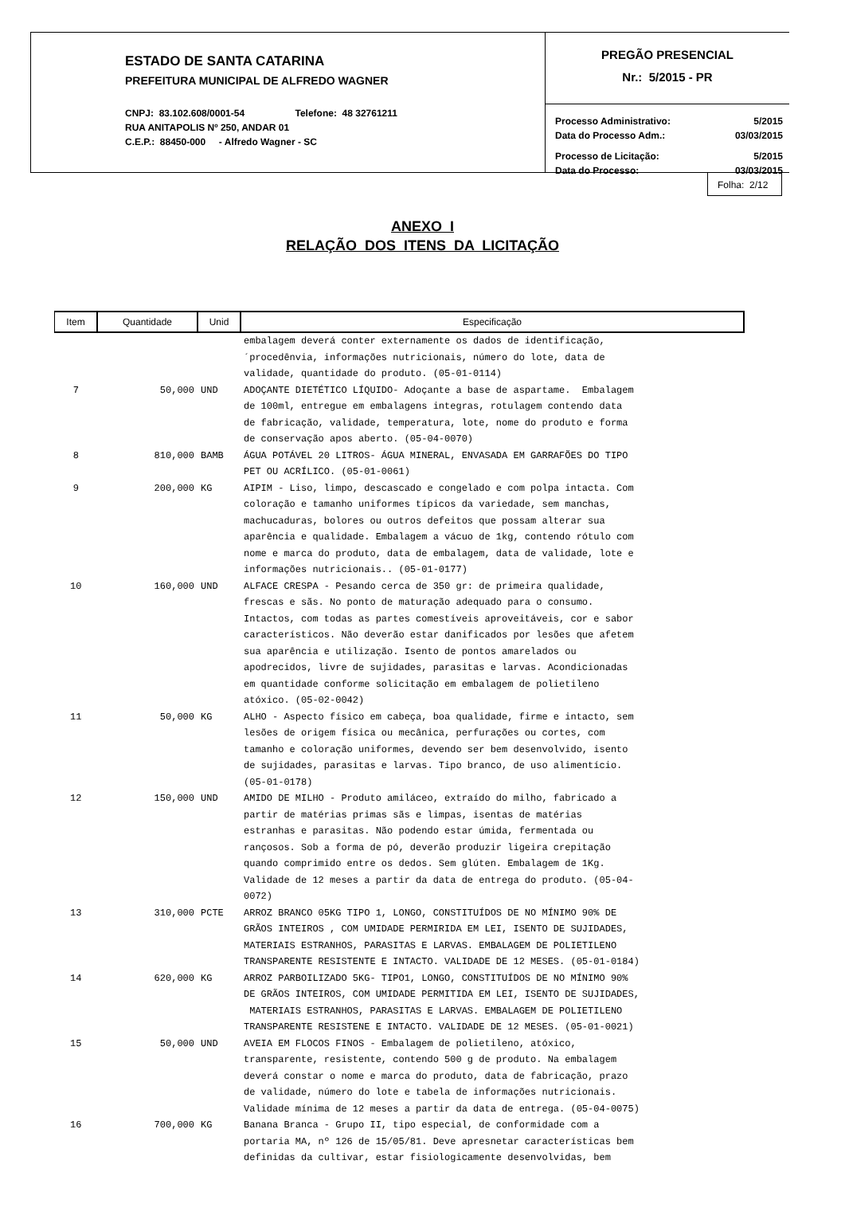ESTADO DE SANTA CATARINA
PREFEITURA MUNICIPAL DE ALFREDO WAGNER
CNPJ: 83.102.608/0001-54 Telefone: 48 32761211
RUA ANITAPOLIS Nº 250, ANDAR 01
C.E.P.: 88450-000 - Alfredo Wagner - SC
PREGÃO PRESENCIAL
Nr.: 5/2015 - PR
Processo Administrativo: 5/2015
Data do Processo Adm.: 03/03/2015
Processo de Licitação: 5/2015
Data do Processo: 03/03/2015
Folha: 2/12
ANEXO I
RELAÇÃO DOS ITENS DA LICITAÇÃO
| Item | Quantidade | Unid | Especificação |
| --- | --- | --- | --- |
| | | | embalagem deverá conter externamente os dados de identificação, ´procedênvia, informações nutricionais, número do lote, data de validade, quantidade do produto. (05-01-0114) |
| 7 | 50,000 | UND | ADOÇANTE DIETÉTICO LÍQUIDO- Adoçante a base de aspartame. Embalagem de 100ml, entregue em embalagens integras, rotulagem contendo data de fabricação, validade, temperatura, lote, nome do produto e forma de conservação apos aberto. (05-04-0070) |
| 8 | 810,000 | BAMB | ÁGUA POTÁVEL 20 LITROS- ÁGUA MINERAL, ENVASADA EM GARRAFÕES DO TIPO PET OU ACRÍLICO. (05-01-0061) |
| 9 | 200,000 | KG | AIPIM - Liso, limpo, descascado e congelado e com polpa intacta. Com coloração e tamanho uniformes típicos da variedade, sem manchas, machucaduras, bolores ou outros defeitos que possam alterar sua aparência e qualidade. Embalagem a vácuo de 1kg, contendo rótulo com nome e marca do produto, data de embalagem, data de validade, lote e informações nutricionais.. (05-01-0177) |
| 10 | 160,000 | UND | ALFACE CRESPA - Pesando cerca de 350 gr: de primeira qualidade, frescas e sãs. No ponto de maturação adequado para o consumo. Intactos, com todas as partes comestíveis aproveitáveis, cor e sabor característicos. Não deverão estar danificados por lesões que afetem sua aparência e utilização. Isento de pontos amarelados ou apodrecidos, livre de sujidades, parasitas e larvas. Acondicionadas em quantidade conforme solicitação em embalagem de polietileno atóxico. (05-02-0042) |
| 11 | 50,000 | KG | ALHO - Aspecto físico em cabeça, boa qualidade, firme e intacto, sem lesões de origem física ou mecânica, perfurações ou cortes, com tamanho e coloração uniformes, devendo ser bem desenvolvido, isento de sujidades, parasitas e larvas. Tipo branco, de uso alimentício. (05-01-0178) |
| 12 | 150,000 | UND | AMIDO DE MILHO - Produto amiláceo, extraído do milho, fabricado a partir de matérias primas sãs e limpas, isentas de matérias estranhas e parasitas. Não podendo estar úmida, fermentada ou rançosos. Sob a forma de pó, deverão produzir ligeira crepitação quando comprimido entre os dedos. Sem glúten. Embalagem de 1Kg. Validade de 12 meses a partir da data de entrega do produto. (05-04- 0072) |
| 13 | 310,000 | PCTE | ARROZ BRANCO 05KG TIPO 1, LONGO, CONSTITUÍDOS DE NO MÍNIMO 90% DE GRÃOS INTEIROS , COM UMIDADE PERMIRIDA EM LEI, ISENTO DE SUJIDADES, MATERIAIS ESTRANHOS, PARASITAS E LARVAS. EMBALAGEM DE POLIETILENO TRANSPARENTE RESISTENTE E INTACTO. VALIDADE DE 12 MESES. (05-01-0184) |
| 14 | 620,000 | KG | ARROZ PARBOILIZADO 5KG- TIPO1, LONGO, CONSTITUÍDOS DE NO MÍNIMO 90% DE GRÃOS INTEIROS, COM UMIDADE PERMITIDA EM LEI, ISENTO DE SUJIDADES, MATERIAIS ESTRANHOS, PARASITAS E LARVAS. EMBALAGEM DE POLIETILENO TRANSPARENTE RESISTENE E INTACTO. VALIDADE DE 12 MESES. (05-01-0021) |
| 15 | 50,000 | UND | AVEIA EM FLOCOS FINOS - Embalagem de polietileno, atóxico, transparente, resistente, contendo 500 g de produto. Na embalagem deverá constar o nome e marca do produto, data de fabricação, prazo de validade, número do lote e tabela de informações nutricionais. Validade mínima de 12 meses a partir da data de entrega. (05-04-0075) |
| 16 | 700,000 | KG | Banana Branca - Grupo II, tipo especial, de conformidade com a portaria MA, nº 126 de 15/05/81. Deve apresnetar características bem definidas da cultivar, estar fisiologicamente desenvolvidas, bem |